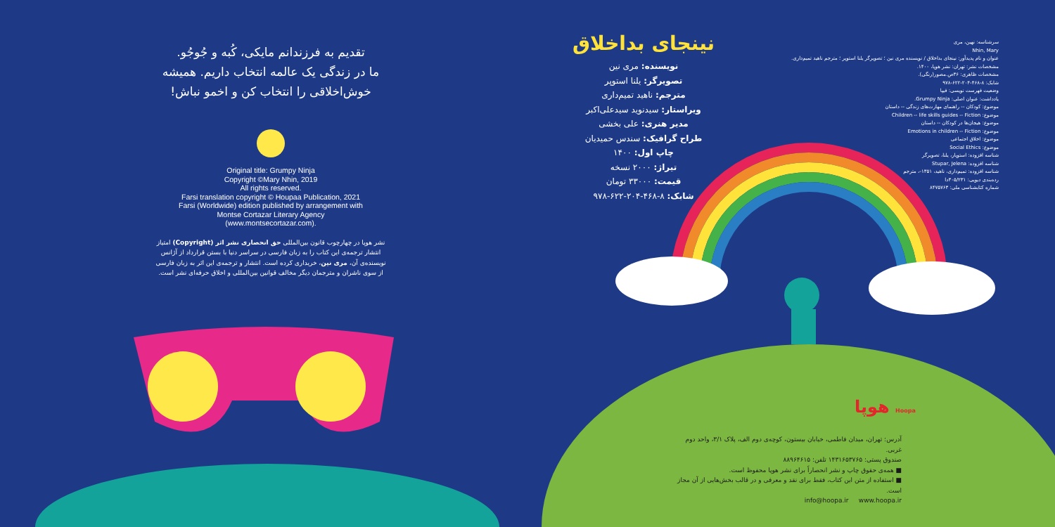تقدیم به فرزندانم مایکی، کُبه و جُوجُو.
ما در زندگی یک عالمه انتخاب داریم. همیشه
خوش‌اخلاقی را انتخاب کن و اخمو نباش!
Original title: Grumpy Ninja
Copyright ©Mary Nhin, 2019
All rights reserved.
Farsi translation copyright © Houpaa Publication, 2021
Farsi (Worldwide) edition published by arrangement with
Montse Cortazar Literary Agency
(www.montsecortazar.com).
نشر هوپا در چهارچوب قانون بین‌المللی حق انحصاری نشر اثر (Copyright) امتیاز انتشار ترجمه‌ی این کتاب را به زبان فارسی در سراسر دنیا با بستن قرارداد از آژانس نویسنده‌ی آن، مری نین، خریداری کرده است. انتشار و ترجمه‌ی این اثر به زبان فارسی از سوی ناشران و مترجمان دیگر مخالف قوانین بین‌المللی و اخلاق حرفه‌ای نشر است.
نینجای بداخلاق
نویسنده: مری نین
تصویرگر: یلنا استوپر
مترجم: ناهید تمیم‌داری
ویراستار: سیدنوید سیدعلی‌اکبر
مدیر هنری: علی بخشی
طراح گرافیک: سندس حمیدیان
چاپ اول: ۱۴۰۰
تیراژ: ۲۰۰۰ نسخه
قیمت: ۳۳۰۰۰ تومان
شابک: ۸-۴۶۸-۲۰۴-۶۲۲-۹۷۸
سرشناسه: نهین، مری
Nhin, Mary
عنوان و نام پدیدآور: نینجای بداخلاق / نویسنده مری نین ؛ تصویرگر یلنا استوپر ؛ مترجم ناهید تمیم‌داری.
مشخصات نشر: تهران: نشر هوپا، ۱۴۰۰.
مشخصات ظاهری: ۳۶ص.مصور(رنگی).
شابک: ۸-۴۶۸-۲۰۴-۶۲۲-۹۷۸
وضعیت فهرست نویسی: فیپا
یادداشت: عنوان اصلی: Grumpy Ninja.
موضوع: کودکان -- راهنمای مهارت‌های زندگی -- داستان
موضوع: Children -- life skills guides -- Fiction
موضوع: هیجان‌ها در کودکان -- داستان
موضوع: Emotions in children -- Fiction
موضوع: اخلاق اجتماعی
موضوع: Social Ethics
شناسه افزوده: استوپار، یلنا، تصویرگر
شناسه افزوده: Stupar, Jelena
شناسه افزوده: تمیم‌داری، ناهید، ۱۳۵۱-، مترجم
رده‌بندی دیویی: ۳۰۵/۲۳۱دا
شماره کتابشناسی ملی: ۸۴۷۵۷۶۳
هوپا Hoopa
آدرس: تهران، میدان فاطمی، خیابان بیستون، کوچه‌ی دوم الف، پلاک ۳/۱، واحد دوم غربی.
صندوق پستی: ۱۴۳۱۶۵۳۷۶۵ تلفن: ۸۸۹۶۴۶۱۵
■ همه‌ی حقوق چاپ و نشر انحصاراً برای نشر هوپا محفوظ است.
■ استفاده از متن این کتاب، فقط برای نقد و معرفی و در قالب بخش‌هایی از آن مجاز است.
info@hoopa.ir www.hoopa.ir